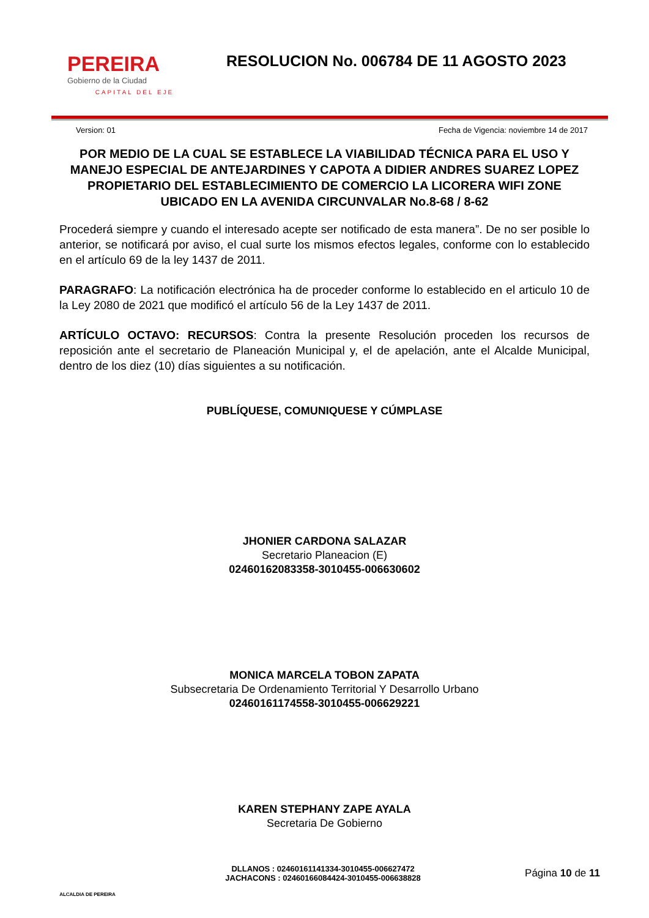PEREIRA
Gobierno de la Ciudad
CAPITAL DEL EJE
RESOLUCION No. 006784 DE 11 AGOSTO 2023
Version: 01 Fecha de Vigencia: noviembre 14 de 2017
POR MEDIO DE LA CUAL SE ESTABLECE LA VIABILIDAD TÉCNICA PARA EL USO Y MANEJO ESPECIAL DE ANTEJARDINES Y CAPOTA A DIDIER ANDRES SUAREZ LOPEZ PROPIETARIO DEL ESTABLECIMIENTO DE COMERCIO LA LICORERA WIFI ZONE UBICADO EN LA AVENIDA CIRCUNVALAR No.8-68 / 8-62
Procederá siempre y cuando el interesado acepte ser notificado de esta manera”. De no ser posible lo anterior, se notificará por aviso, el cual surte los mismos efectos legales, conforme con lo establecido en el artículo 69 de la ley 1437 de 2011.
PARAGRAFO: La notificación electrónica ha de proceder conforme lo establecido en el articulo 10 de la Ley 2080 de 2021 que modificó el artículo 56 de la Ley 1437 de 2011.
ARTÍCULO OCTAVO: RECURSOS: Contra la presente Resolución proceden los recursos de reposición ante el secretario de Planeación Municipal y, el de apelación, ante el Alcalde Municipal, dentro de los diez (10) días siguientes a su notificación.
PUBLÍQUESE, COMUNIQUESE Y CÚMPLASE
JHONIER CARDONA SALAZAR
Secretario Planeacion (E)
02460162083358-3010455-006630602
MONICA MARCELA TOBON ZAPATA
Subsecretaria De Ordenamiento Territorial Y Desarrollo Urbano
02460161174558-3010455-006629221
KAREN STEPHANY ZAPE AYALA
Secretaria De Gobierno
ALCALDIA DE PEREIRA
DLLANOS : 02460161141334-3010455-006627472
JACHACONS : 02460166084424-3010455-006638828
Página 10 de 11